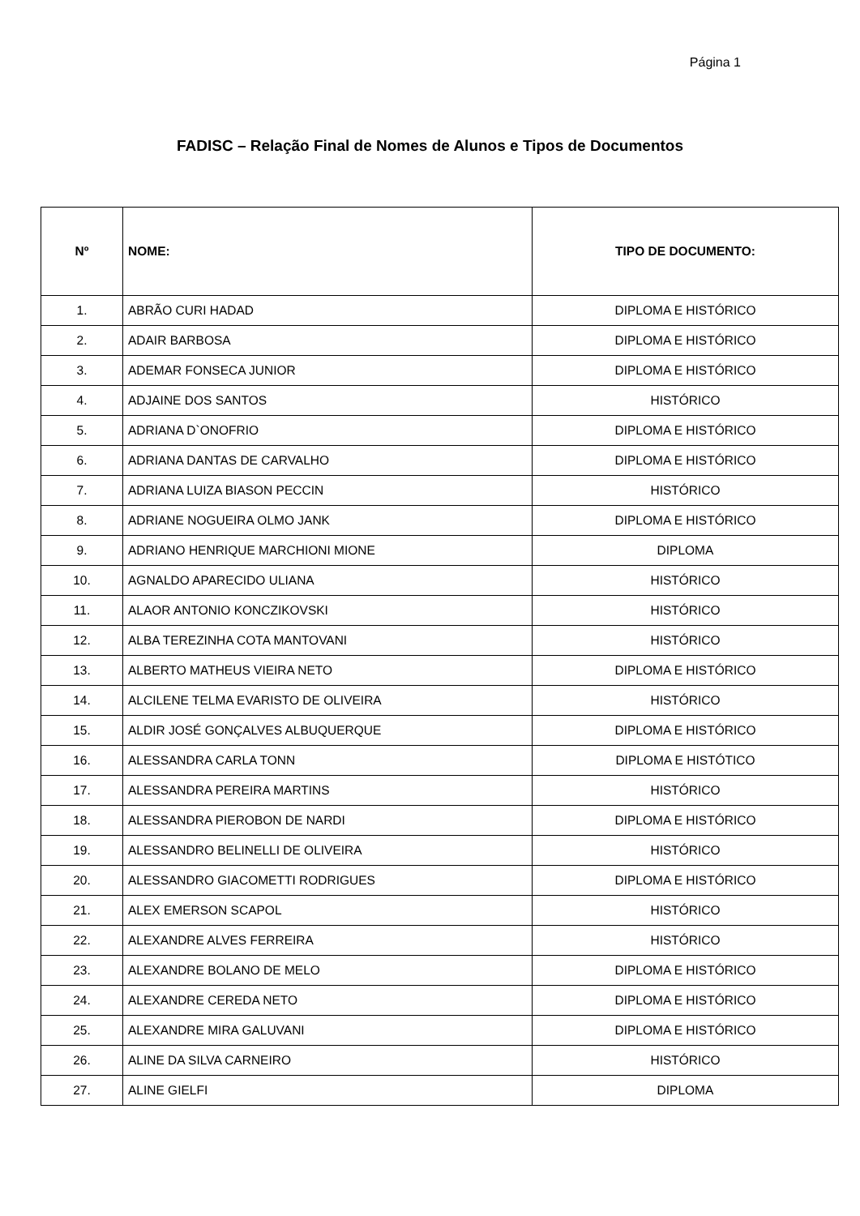Página 1
FADISC – Relação Final de Nomes de Alunos e Tipos de Documentos
| Nº | NOME: | TIPO DE DOCUMENTO: |
| --- | --- | --- |
| 1. | ABRÃO CURI HADAD | DIPLOMA E HISTÓRICO |
| 2. | ADAIR BARBOSA | DIPLOMA E HISTÓRICO |
| 3. | ADEMAR FONSECA JUNIOR | DIPLOMA E HISTÓRICO |
| 4. | ADJAINE DOS SANTOS | HISTÓRICO |
| 5. | ADRIANA D`ONOFRIO | DIPLOMA E HISTÓRICO |
| 6. | ADRIANA DANTAS DE CARVALHO | DIPLOMA E HISTÓRICO |
| 7. | ADRIANA LUIZA BIASON PECCIN | HISTÓRICO |
| 8. | ADRIANE NOGUEIRA OLMO JANK | DIPLOMA E HISTÓRICO |
| 9. | ADRIANO HENRIQUE MARCHIONI MIONE | DIPLOMA |
| 10. | AGNALDO APARECIDO ULIANA | HISTÓRICO |
| 11. | ALAOR ANTONIO KONCZIKOVSKI | HISTÓRICO |
| 12. | ALBA TEREZINHA COTA MANTOVANI | HISTÓRICO |
| 13. | ALBERTO MATHEUS VIEIRA NETO | DIPLOMA E HISTÓRICO |
| 14. | ALCILENE TELMA EVARISTO DE OLIVEIRA | HISTÓRICO |
| 15. | ALDIR JOSÉ GONÇALVES ALBUQUERQUE | DIPLOMA E HISTÓRICO |
| 16. | ALESSANDRA CARLA TONN | DIPLOMA E HISTÓTICO |
| 17. | ALESSANDRA PEREIRA MARTINS | HISTÓRICO |
| 18. | ALESSANDRA PIEROBON DE NARDI | DIPLOMA E HISTÓRICO |
| 19. | ALESSANDRO BELINELLI DE OLIVEIRA | HISTÓRICO |
| 20. | ALESSANDRO GIACOMETTI RODRIGUES | DIPLOMA E HISTÓRICO |
| 21. | ALEX EMERSON SCAPOL | HISTÓRICO |
| 22. | ALEXANDRE ALVES FERREIRA | HISTÓRICO |
| 23. | ALEXANDRE BOLANO DE MELO | DIPLOMA E HISTÓRICO |
| 24. | ALEXANDRE CEREDA NETO | DIPLOMA E HISTÓRICO |
| 25. | ALEXANDRE MIRA GALUVANI | DIPLOMA E HISTÓRICO |
| 26. | ALINE DA SILVA CARNEIRO | HISTÓRICO |
| 27. | ALINE GIELFI | DIPLOMA |